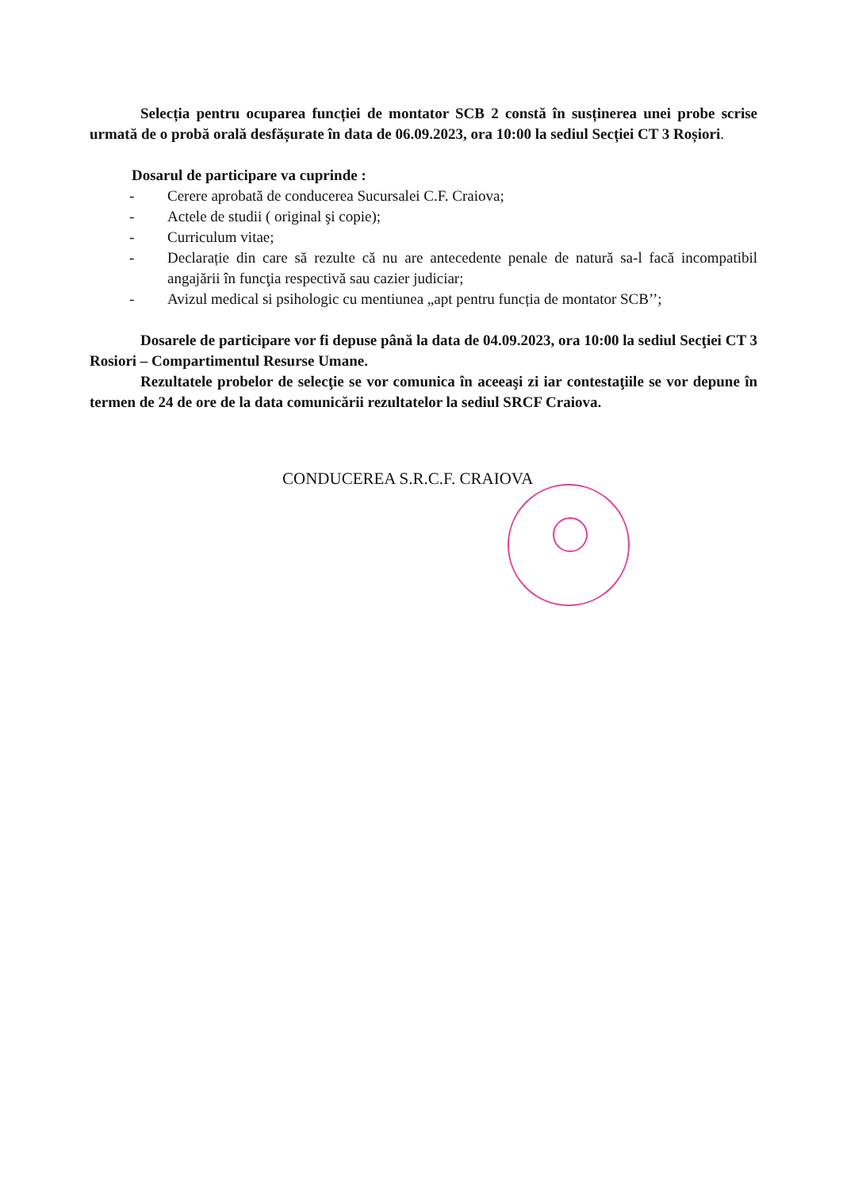Selecția pentru ocuparea funcției de montator SCB 2 constă în susținerea unei probe scrise urmată de o probă orală desfășurate în data de 06.09.2023, ora 10:00 la sediul Secției CT 3 Roșiori.
Dosarul de participare va cuprinde :
- Cerere aprobată de conducerea Sucursalei C.F. Craiova;
- Actele de studii ( original şi copie);
- Curriculum vitae;
- Declarație din care să rezulte că nu are antecedente penale de natură sa-l facă incompatibil angajării în funcţia respectivă sau cazier judiciar;
- Avizul medical si psihologic cu mentiunea „apt pentru funcția de montator SCB’’;
Dosarele de participare vor fi depuse până la data de 04.09.2023, ora 10:00 la sediul Secţiei CT 3 Rosiori – Compartimentul Resurse Umane.
Rezultatele probelor de selecţie se vor comunica în aceeaşi zi iar contestaţiile se vor depune în termen de 24 de ore de la data comunicării rezultatelor la sediul SRCF Craiova.
CONDUCEREA S.R.C.F. CRAIOVA